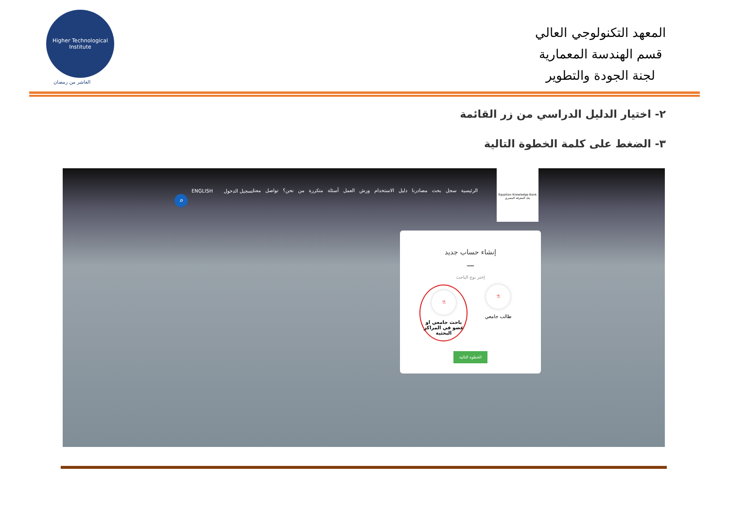Higher Technological Institute
العاشر من رمضان
المعهد التكنولوجي العالي
قسم الهندسة المعمارية
لجنة الجودة والتطوير
٢- اختيار الدليل الدراسي من زر القائمة
٣- الضغط على كلمة الخطوة التالية
Egyptian Knowledge Bank
بنك المعرفة المصري
الرئيسية سجل بحث مصادرنا دليل الاستخدام ورش العمل أسئلة متكررة من نحن؟ تواصل معنا
ENGLISH تسجيل الدخول
⌕
إنشاء حساب جديد
—
إختر نوع الباحث
⚗
طالب جامعي
⚗
باحث جامعي او عضو في المراكز البحثية
الخطوة التالية